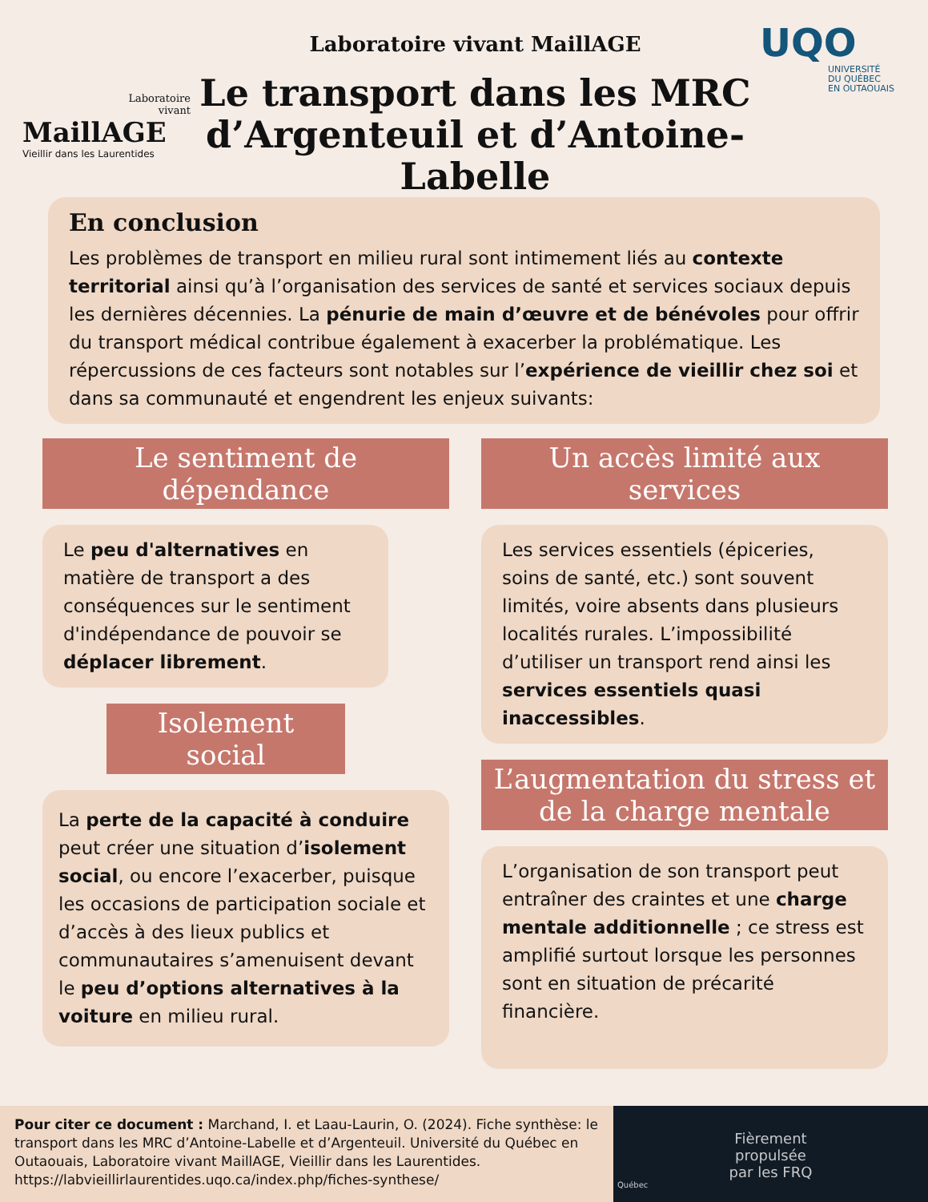Laboratoire
vivant
MaillAGE
Vieillir dans les Laurentides
Laboratoire vivant MaillAGE
Le transport dans les MRC
d’Argenteuil et d’Antoine-Labelle
UQO
UNIVERSITÉ
DU QUÉBEC
EN OUTAOUAIS
En conclusion
Les problèmes de transport en milieu rural sont intimement liés au contexte territorial ainsi qu’à l’organisation des services de santé et services sociaux depuis les dernières décennies. La pénurie de main d’œuvre et de bénévoles pour offrir du transport médical contribue également à exacerber la problématique. Les répercussions de ces facteurs sont notables sur l’expérience de vieillir chez soi et dans sa communauté et engendrent les enjeux suivants:
Le sentiment de dépendance
Le peu d'alternatives en matière de transport a des conséquences sur le sentiment d'indépendance de pouvoir se déplacer librement.
Isolement social
La perte de la capacité à conduire peut créer une situation d’isolement social, ou encore l’exacerber, puisque les occasions de participation sociale et d’accès à des lieux publics et communautaires s’amenuisent devant le peu d’options alternatives à la voiture en milieu rural.
Un accès limité aux services
Les services essentiels (épiceries, soins de santé, etc.) sont souvent limités, voire absents dans plusieurs localités rurales. L’impossibilité d’utiliser un transport rend ainsi les services essentiels quasi inaccessibles.
L’augmentation du stress et de la charge mentale
L’organisation de son transport peut entraîner des craintes et une charge mentale additionnelle ; ce stress est amplifié surtout lorsque les personnes sont en situation de précarité financière.
Pour citer ce document : Marchand, I. et Laau-Laurin, O. (2024). Fiche synthèse: le transport dans les MRC d’Antoine-Labelle et d’Argenteuil. Université du Québec en Outaouais, Laboratoire vivant MaillAGE, Vieillir dans les Laurentides. https://labvieillirlaurentides.uqo.ca/index.php/fiches-synthese/
Fièrement
propulsée
par les FRQ
Québec